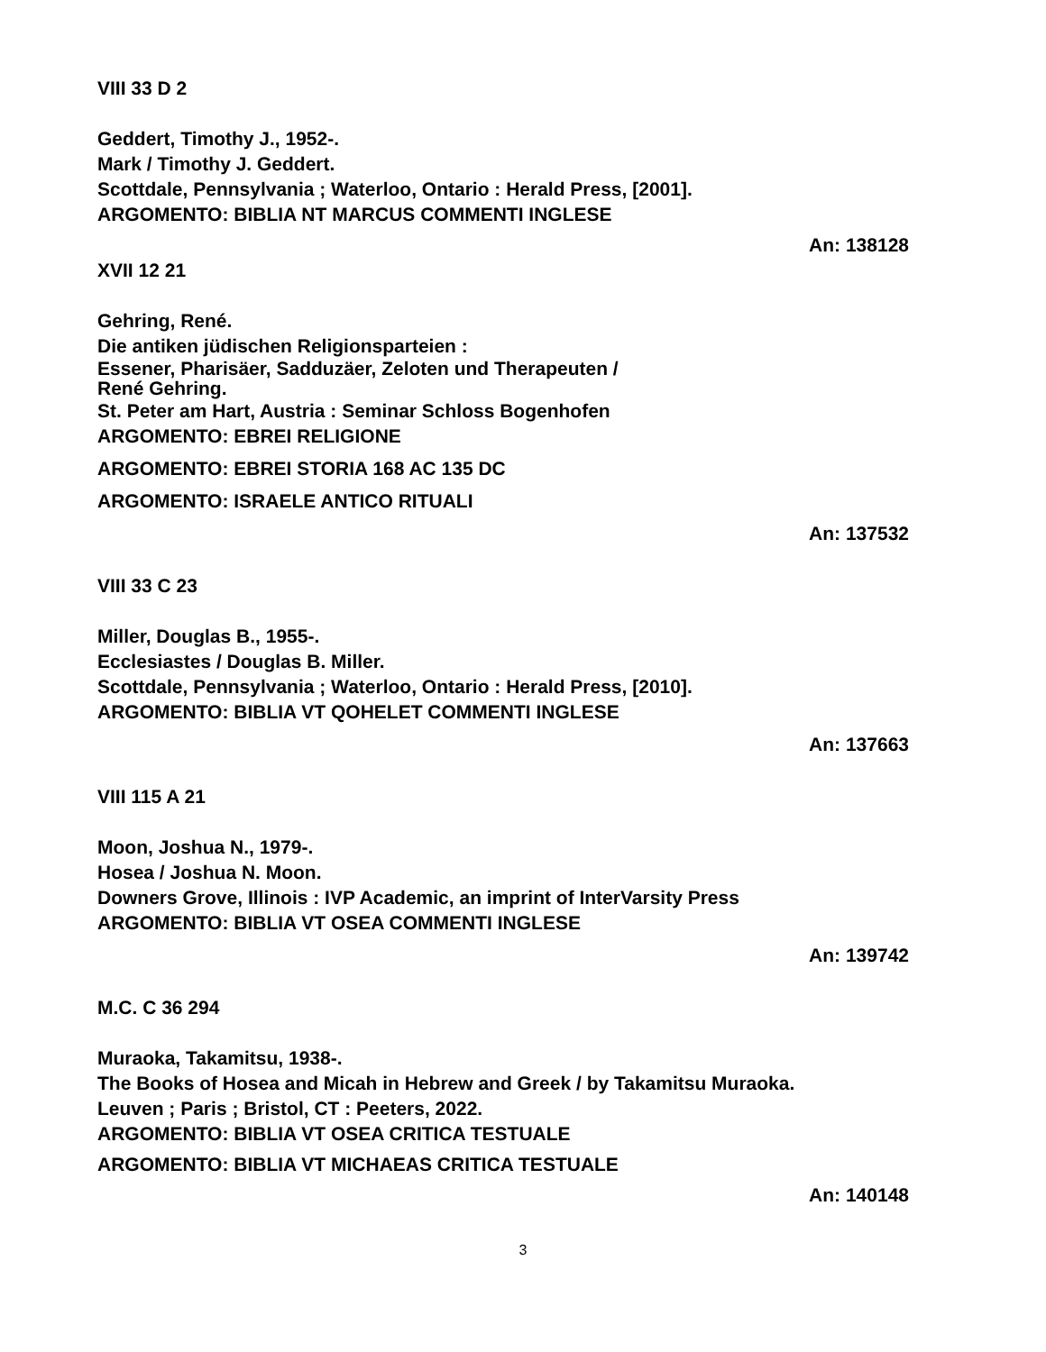VIII 33 D 2
Geddert, Timothy J., 1952-.
Mark / Timothy J. Geddert.
Scottdale, Pennsylvania ; Waterloo, Ontario : Herald Press, [2001].
ARGOMENTO: BIBLIA NT MARCUS COMMENTI INGLESE
An: 138128
XVII 12 21
Gehring, René.
Die antiken jüdischen Religionsparteien :
Essener, Pharisäer, Sadduzäer, Zeloten und Therapeuten /
René Gehring.
St. Peter am Hart, Austria : Seminar Schloss Bogenhofen
ARGOMENTO: EBREI RELIGIONE
ARGOMENTO: EBREI STORIA 168 AC 135 DC
ARGOMENTO: ISRAELE ANTICO RITUALI
An: 137532
VIII 33 C 23
Miller, Douglas B., 1955-.
Ecclesiastes / Douglas B. Miller.
Scottdale, Pennsylvania ; Waterloo, Ontario : Herald Press, [2010].
ARGOMENTO: BIBLIA VT QOHELET COMMENTI INGLESE
An: 137663
VIII 115 A 21
Moon, Joshua N., 1979-.
Hosea / Joshua N. Moon.
Downers Grove, Illinois : IVP Academic, an imprint of InterVarsity Press
ARGOMENTO: BIBLIA VT OSEA COMMENTI INGLESE
An: 139742
M.C. C 36 294
Muraoka, Takamitsu, 1938-.
The Books of Hosea and Micah in Hebrew and Greek / by Takamitsu Muraoka.
Leuven ; Paris ; Bristol, CT : Peeters, 2022.
ARGOMENTO: BIBLIA VT OSEA CRITICA TESTUALE
ARGOMENTO: BIBLIA VT MICHAEAS CRITICA TESTUALE
An: 140148
3